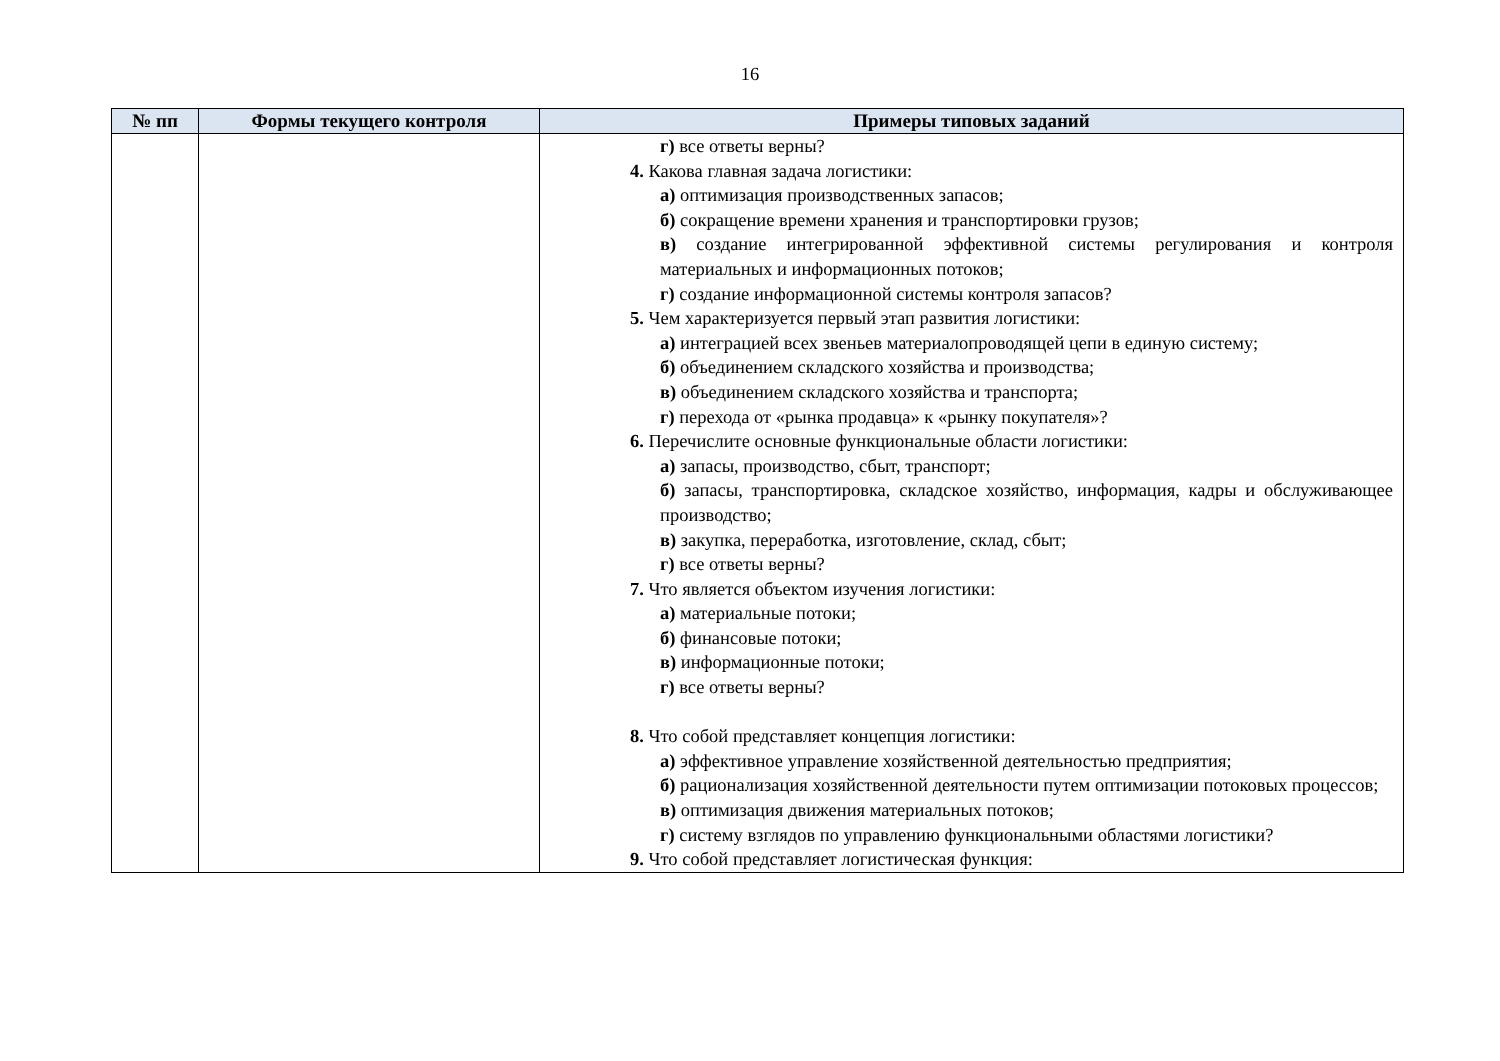16
| № пп | Формы текущего контроля | Примеры типовых заданий |
| --- | --- | --- |
| | | г) все ответы верны? 4. Какова главная задача логистики: а) оптимизация производственных запасов; б) сокращение времени хранения и транспортировки грузов; в) создание интегрированной эффективной системы регулирования и контроля материальных и информационных потоков; г) создание информационной системы контроля запасов? 5. Чем характеризуется первый этап развития логистики: а) интеграцией всех звеньев материалопроводящей цепи в единую систему; б) объединением складского хозяйства и производства; в) объединением складского хозяйства и транспорта; г) перехода от «рынка продавца» к «рынку покупателя»? 6. Перечислите основные функциональные области логистики: а) запасы, производство, сбыт, транспорт; б) запасы, транспортировка, складское хозяйство, информация, кадры и обслуживающее производство; в) закупка, переработка, изготовление, склад, сбыт; г) все ответы верны? 7. Что является объектом изучения логистики: а) материальные потоки; б) финансовые потоки; в) информационные потоки; г) все ответы верны? 8. Что собой представляет концепция логистики: а) эффективное управление хозяйственной деятельностью предприятия; б) рационализация хозяйственной деятельности путем оптимизации потоковых процессов; в) оптимизация движения материальных потоков; г) систему взглядов по управлению функциональными областями логистики? 9. Что собой представляет логистическая функция: |